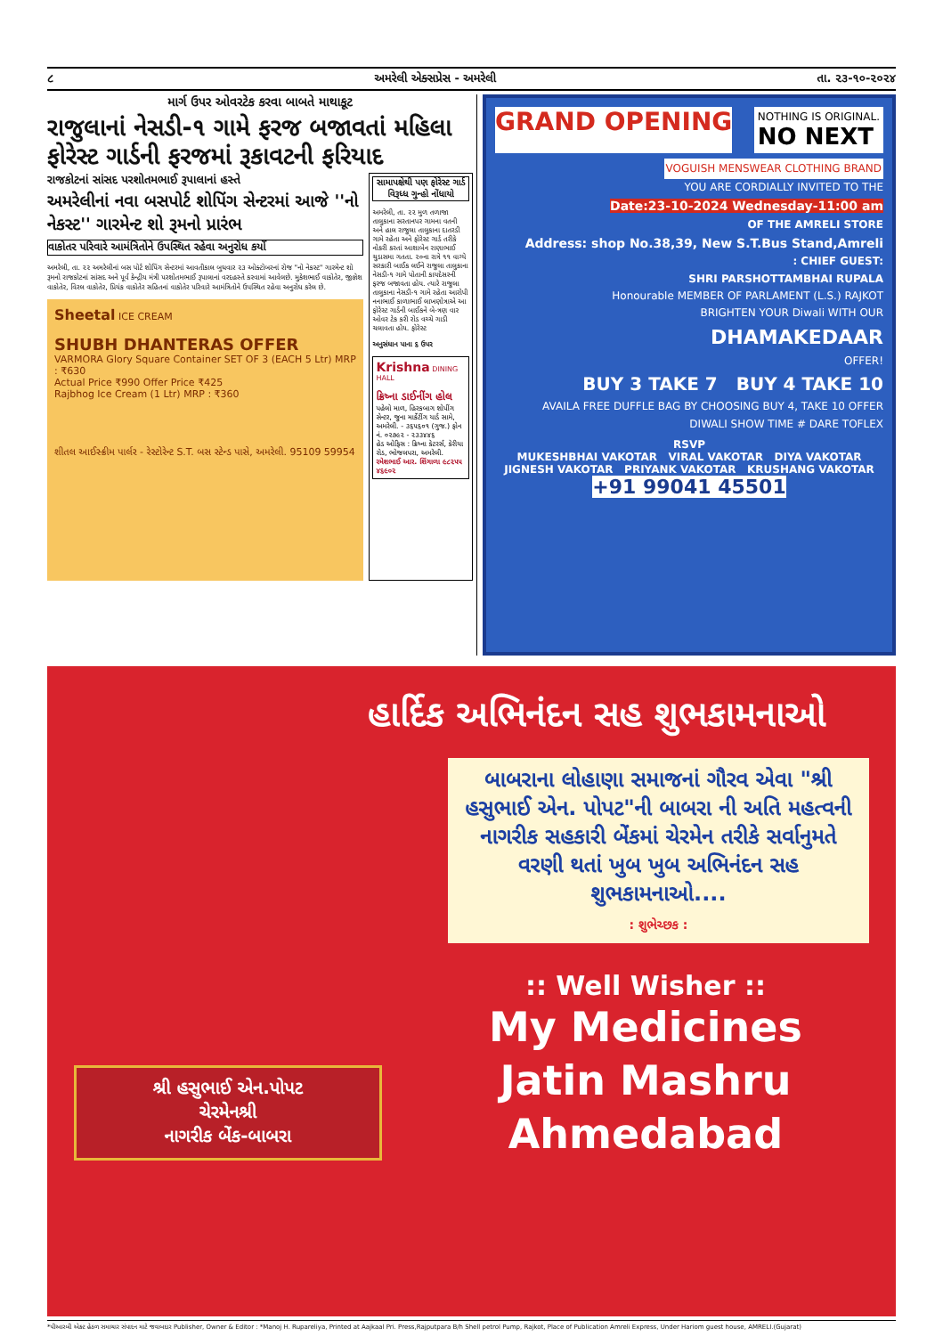૮ અમરેલી એક્સપ્રેસ - અમરેલી તા. ૨૩-૧૦-૨૦૨૪
માર્ગ ઉપર ઓવરટેક કરવા બાબતે માથાકૂટ
રાજુલાનાં નેસડી-૧ ગામે ફરજ બજાવતાં મહિલા ફોરેસ્ટ ગાર્ડની ફરજમાં રૂકાવટની ફરિયાદ
રાજકોટનાં સાંસદ પરશોતમભાઈ રૂપાલાનાં હસ્તે
અમરેલીનાં નવા બસપોર્ટ શોપિંગ સેન્ટરમાં આજે ''નો નેકસ્ટ'' ગારમેન્ટ શો રૂમનો પ્રારંભ
વાકોતર પરિવારે આમંત્રિતોને ઉપસ્થિત રહેવા અનુરોધ કર્યો
અમરેલી, તા. ૨૨ અમરેલીનાં બસ પોર્ટ શોપિંગ સેન્ટરમાં આવતીકાલ બુધવાર ૨૩ ઓક્ટોબરનાં રોજ "નો નેકસ્ટ" ગારમેન્ટ શો રૂમનો રાજકોટનાં સાંસદ અને પૂર્વ કેન્દ્રીય મંત્રી પરશોતમભાઈ રૂપાલાનાં વરદહસ્તે કરવામાં આવેલછે. મુકેશભાઈ વાકોતેર, જીજ્ઞેશ વાકોતેર, વિરલ વાકોતેર, પ્રિયંક વાકોતેર સહિતનાં વાકોતેર પરિવારે આમંત્રિતોને ઉપસ્થિત રહેવા અનુરોધ કરેલ છે.
Sheetal ICE CREAM
SHUBH DHANTERAS OFFER
VARMORA Glory Square Container SET OF 3 (EACH 5 Ltr) MRP : ₹630
Actual Price ₹990 Offer Price ₹425
Rajbhog Ice Cream (1 Ltr) MRP : ₹360
શીતલ આઈસ્ક્રીમ પાર્લર - રેસ્ટોરેન્ટ S.T. બસ સ્ટેન્ડ પાસે, અમરેલી. 95109 59954
સામાપક્ષેથી પણ ફોરેસ્ટ ગાર્ડ વિરૂધ્ધ ગુન્હો નોંધાયો
અમરેલી, તા. ૨૨ મુળ તળાજા તાલુકાના સરતાનપર ગામના વતની અને હાલ રાજુલા તાલુકાના દાતરડી ગામે રહેતા અને ફોરેસ્ટ ગાર્ડ તરીકે નોકરી કરતાં આશાબેન રાણાભાઈ ચુડાસમા ગતતા. ૨૦ના રાત્રે ૧૧ વાગ્યે સરકારી બાઈક લઈને રાજુલા તાલુકાના નેસડી-૧ ગામે પોતાની કાયદેસરની ફરજ બજાવતા હોય. ત્યારે રાજુલા તાલુકાના નેસડી-૧ ગામે રહેતા આરોપી નનાભાઈ કાળાભાઈ લાખણોત્રાએ આ ફોરેસ્ટ ગાર્ડની બાઈકને બે-ત્રણ વાર ઓવર ટેક કરી રોડ વચ્ચે ગાડી ચલાવતા હોય. ફોરેસ્ટ
અનુસંધાન પાના ૬ ઉપર
Krishna DINING HALL
ક્રિષ્ના ડાઈનીંગ હોલ
પહેલો માળ, હિરકબાગ શોપીંગ સેન્ટર, જુના માર્કેટીંગ યાર્ડ સામે, અમરેલી. - ૩૬૫૬૦૧ (ગુજ.) ફોન નં. ૦૨૭૯૨ - ૨૩૩૪૪૬
હેડ ઓફિસ : ક્રિષ્ના કેટરર્સ, કેરીયા રોડ, ભોજલપરા, અમરેલી.
રમેશભાઈ આર. શિંગાળા ૯૮૨૫૫ ૪૬૯૦૨
GRAND OPENING NOTHING IS ORIGINAL.
NO NEXT
VOGUISH MENSWEAR CLOTHING BRAND
YOU ARE CORDIALLY INVITED TO THE
Date:23-10-2024 Wednesday-11:00 am
OF THE AMRELI STORE
Address: shop No.38,39, New S.T.Bus Stand,Amreli
: CHIEF GUEST:
SHRI PARSHOTTAMBHAI RUPALA
Honourable MEMBER OF PARLAMENT (L.S.) RAJKOT
BRIGHTEN YOUR Diwali WITH OUR
DHAMAKEDAAR
OFFER!
BUY 3 TAKE 7 BUY 4 TAKE 10
AVAILA FREE DUFFLE BAG BY CHOOSING BUY 4, TAKE 10 OFFER
DIWALI SHOW TIME # DARE TOFLEX
RSVP
MUKESHBHAI VAKOTAR VIRAL VAKOTAR DIYA VAKOTAR
JIGNESH VAKOTAR PRIYANK VAKOTAR KRUSHANG VAKOTAR
+91 99041 45501
હાર્દિક અભિનંદન સહ શુભકામનાઓ
બાબરાના લોહાણા સમાજનાં ગૌરવ એવા "શ્રી હસુભાઈ એન. પોપટ"ની બાબરા ની અતિ મહત્વની નાગરીક સહકારી બેંકમાં ચેરમેન તરીકે સર્વાનુમતે વરણી થતાં ખુબ ખુબ અભિનંદન સહ શુભકામનાઓ....
: શુભેચ્છક :
શ્રી હસુભાઈ એન.પોપટ
ચેરમેનશ્રી
નાગરીક બેંક-બાબરા
:: Well Wisher ::
My Medicines
Jatin Mashru
Ahmedabad
*પીઆરબી એક્ટ હેઠળ સમાચાર સંપાદન માટે જવાબદાર Publisher, Owner & Editor : *Manoj H. Rupareliya, Printed at Aajkaal Pri. Press,Rajputpara B/h Shell petrol Pump, Rajkot, Place of Publication Amreli Express, Under Hariom guest house, AMRELI.(Gujarat)